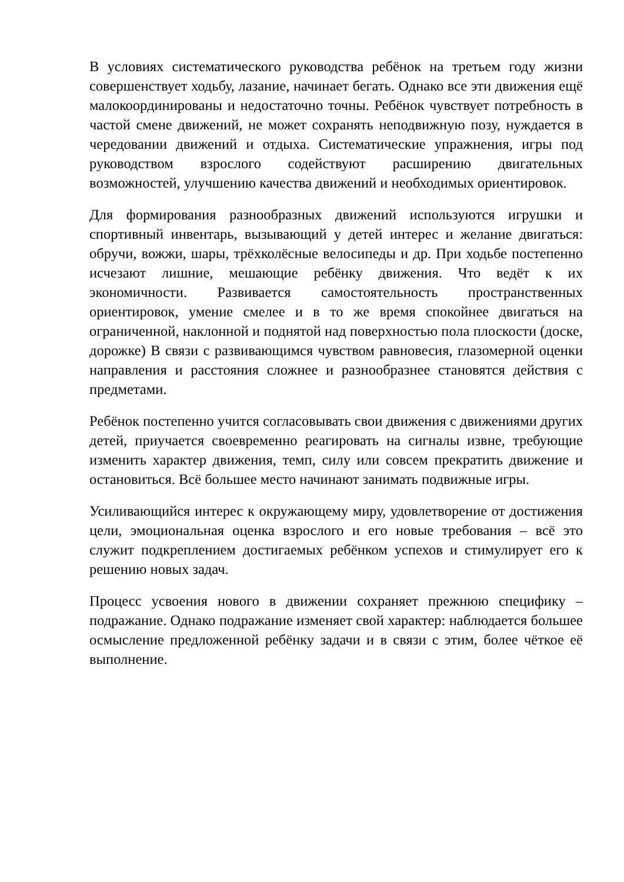В условиях систематического руководства ребёнок на третьем году жизни совершенствует ходьбу, лазание, начинает бегать. Однако все эти движения ещё малокоординированы и недостаточно точны. Ребёнок чувствует потребность в частой смене движений, не может сохранять неподвижную позу, нуждается в чередовании движений и отдыха. Систематические упражнения, игры под руководством взрослого содействуют расширению двигательных возможностей, улучшению качества движений и необходимых ориентировок.
Для формирования разнообразных движений используются игрушки и спортивный инвентарь, вызывающий у детей интерес и желание двигаться: обручи, вожжи, шары, трёхколёсные велосипеды и др. При ходьбе постепенно исчезают лишние, мешающие ребёнку движения. Что ведёт к их экономичности. Развивается самостоятельность пространственных ориентировок, умение смелее и в то же время спокойнее двигаться на ограниченной, наклонной и поднятой над поверхностью пола плоскости (доске, дорожке) В связи с развивающимся чувством равновесия, глазомерной оценки направления и расстояния сложнее и разнообразнее становятся действия с предметами.
Ребёнок постепенно учится согласовывать свои движения с движениями других детей, приучается своевременно реагировать на сигналы извне, требующие изменить характер движения, темп, силу или совсем прекратить движение и остановиться. Всё большее место начинают занимать подвижные игры.
Усиливающийся интерес к окружающему миру, удовлетворение от достижения цели, эмоциональная оценка взрослого и его новые требования – всё это служит подкреплением достигаемых ребёнком успехов и стимулирует его к решению новых задач.
Процесс усвоения нового в движении сохраняет прежнюю специфику – подражание. Однако подражание изменяет свой характер: наблюдается большее осмысление предложенной ребёнку задачи и в связи с этим, более чёткое её выполнение.